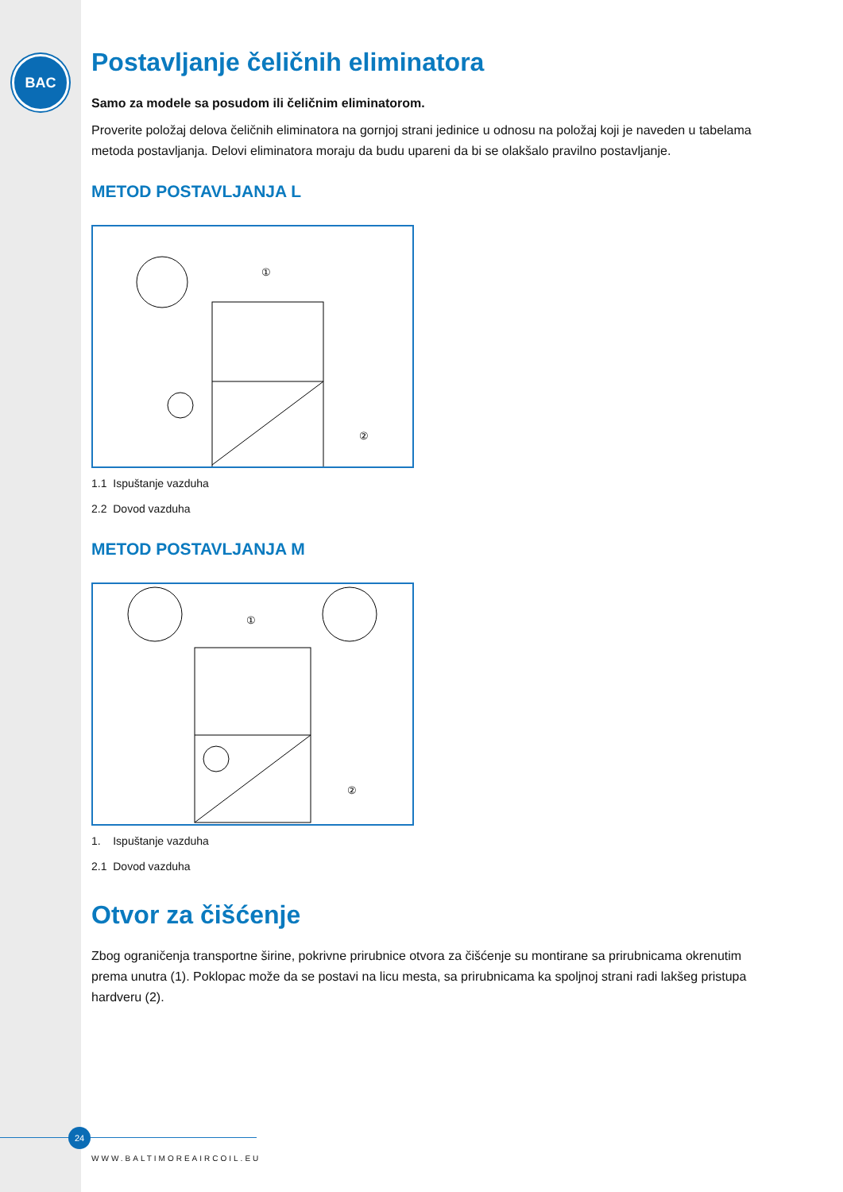BAC
Postavljanje čeličnih eliminatora
Samo za modele sa posudom ili čeličnim eliminatorom.
Proverite položaj delova čeličnih eliminatora na gornjoj strani jedinice u odnosu na položaj koji je naveden u tabelama metoda postavljanja. Delovi eliminatora moraju da budu upareni da bi se olakšalo pravilno postavljanje.
METOD POSTAVLJANJA L
①
②
1.1 Ispuštanje vazduha
2.2 Dovod vazduha
METOD POSTAVLJANJA M
①
②
1. Ispuštanje vazduha
2.1 Dovod vazduha
Otvor za čišćenje
Zbog ograničenja transportne širine, pokrivne prirubnice otvora za čišćenje su montirane sa prirubnicama okrenutim prema unutra (1). Poklopac može da se postavi na licu mesta, sa prirubnicama ka spoljnoj strani radi lakšeg pristupa hardveru (2).
24
WWW.BALTIMOREAIRCOIL.EU